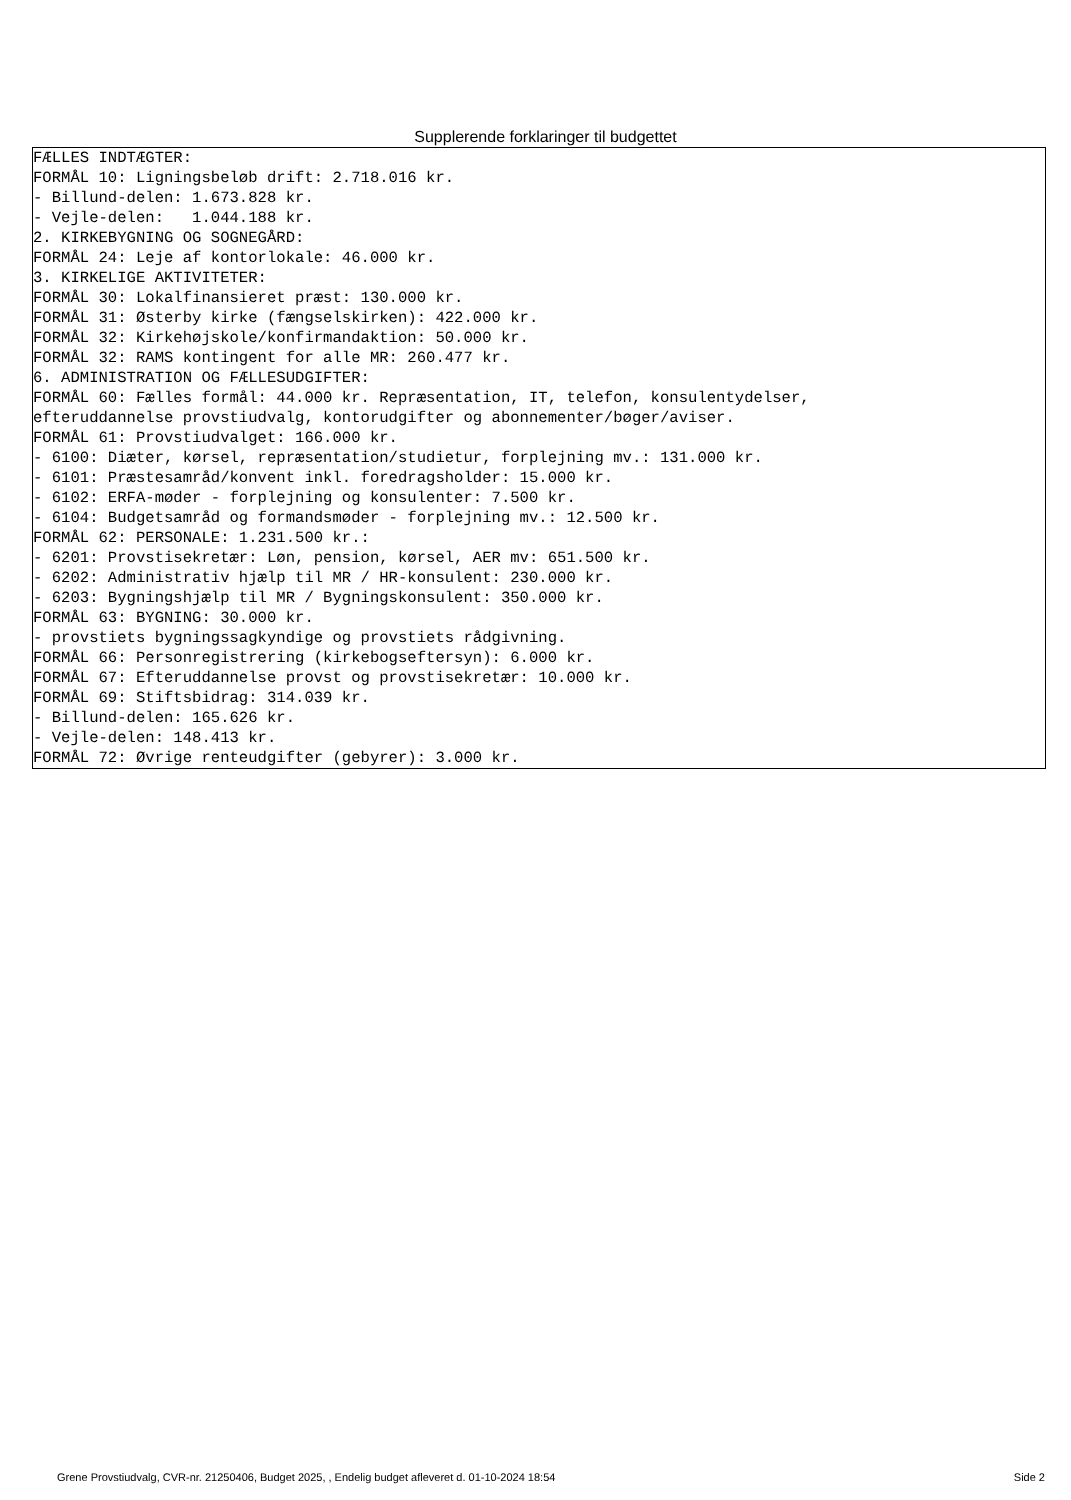Supplerende forklaringer til budgettet
FÆLLES INDTÆGTER: FORMÅL 10: Ligningsbeløb drift: 2.718.016 kr. - Billund-delen: 1.673.828 kr. - Vejle-delen: 1.044.188 kr. 2. KIRKEBYGNING OG SOGNEGÅRD: FORMÅL 24: Leje af kontorlokale: 46.000 kr. 3. KIRKELIGE AKTIVITETER: FORMÅL 30: Lokalfinansieret præst: 130.000 kr. FORMÅL 31: Østerby kirke (fængselskirken): 422.000 kr. FORMÅL 32: Kirkehøjskole/konfirmandaktion: 50.000 kr. FORMÅL 32: RAMS kontingent for alle MR: 260.477 kr. 6. ADMINISTRATION OG FÆLLESUDGIFTER: FORMÅL 60: Fælles formål: 44.000 kr. Repræsentation, IT, telefon, konsulentydelser, efteruddannelse provstiudvalg, kontorudgifter og abonnementer/bøger/aviser. FORMÅL 61: Provstiudvalget: 166.000 kr. - 6100: Diæter, kørsel, repræsentation/studietur, forplejning mv.: 131.000 kr. - 6101: Præstesamråd/konvent inkl. foredragsholder: 15.000 kr. - 6102: ERFA-møder - forplejning og konsulenter: 7.500 kr. - 6104: Budgetsamråd og formandsmøder - forplejning mv.: 12.500 kr. FORMÅL 62: PERSONALE: 1.231.500 kr.: - 6201: Provstisekretær: Løn, pension, kørsel, AER mv: 651.500 kr. - 6202: Administrativ hjælp til MR / HR-konsulent: 230.000 kr. - 6203: Bygningshjælp til MR / Bygningskonsulent: 350.000 kr. FORMÅL 63: BYGNING: 30.000 kr. - provstiets bygningssagkyndige og provstiets rådgivning. FORMÅL 66: Personregistrering (kirkebogseftersyn): 6.000 kr. FORMÅL 67: Efteruddannelse provst og provstisekretær: 10.000 kr. FORMÅL 69: Stiftsbidrag: 314.039 kr. - Billund-delen: 165.626 kr. - Vejle-delen: 148.413 kr. FORMÅL 72: Øvrige renteudgifter (gebyrer): 3.000 kr.
Grene Provstiudvalg, CVR-nr. 21250406, Budget 2025, , Endelig budget afleveret d. 01-10-2024 18:54 Side 2